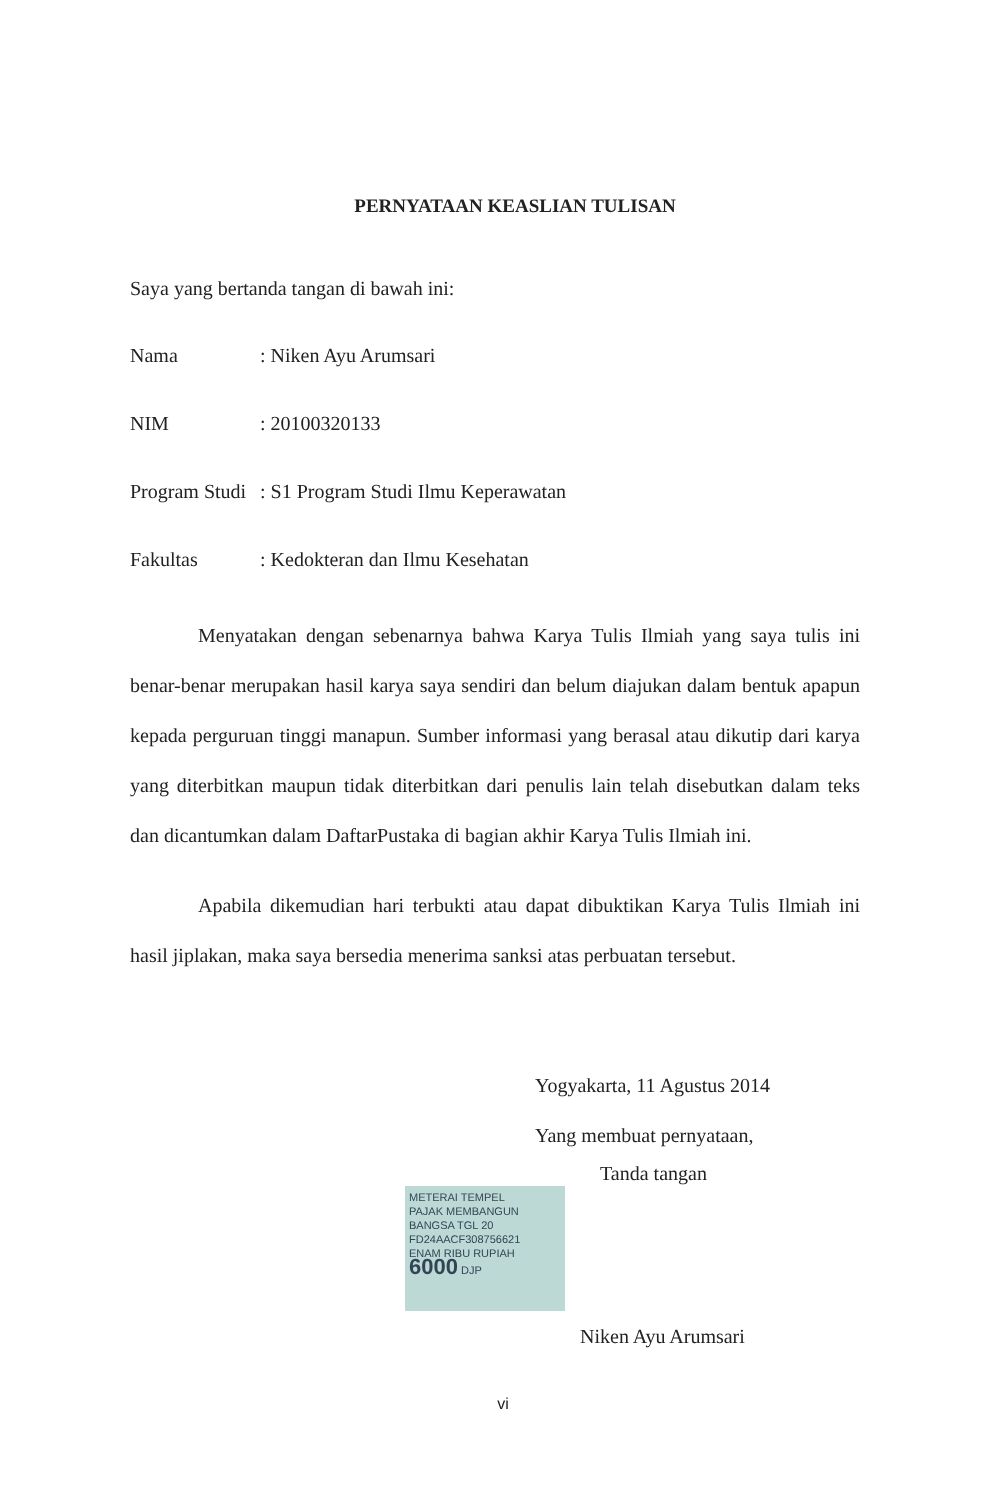PERNYATAAN KEASLIAN TULISAN
Saya yang bertanda tangan di bawah ini:
Nama: Niken Ayu Arumsari
NIM: 20100320133
Program Studi: S1 Program Studi Ilmu Keperawatan
Fakultas: Kedokteran dan Ilmu Kesehatan
Menyatakan dengan sebenarnya bahwa Karya Tulis Ilmiah yang saya tulis ini benar-benar merupakan hasil karya saya sendiri dan belum diajukan dalam bentuk apapun kepada perguruan tinggi manapun. Sumber informasi yang berasal atau dikutip dari karya yang diterbitkan maupun tidak diterbitkan dari penulis lain telah disebutkan dalam teks dan dicantumkan dalam DaftarPustaka di bagian akhir Karya Tulis Ilmiah ini.
Apabila dikemudian hari terbukti atau dapat dibuktikan Karya Tulis Ilmiah ini hasil jiplakan, maka saya bersedia menerima sanksi atas perbuatan tersebut.
Yogyakarta, 11 Agustus 2014
Yang membuat pernyataan,
Tanda tangan
METERAI TEMPEL
PAJAK MEMBANGUN BANGSA TGL 20
FD24AACF308756621
ENAM RIBU RUPIAH
6000 DJP
Niken Ayu Arumsari
vi